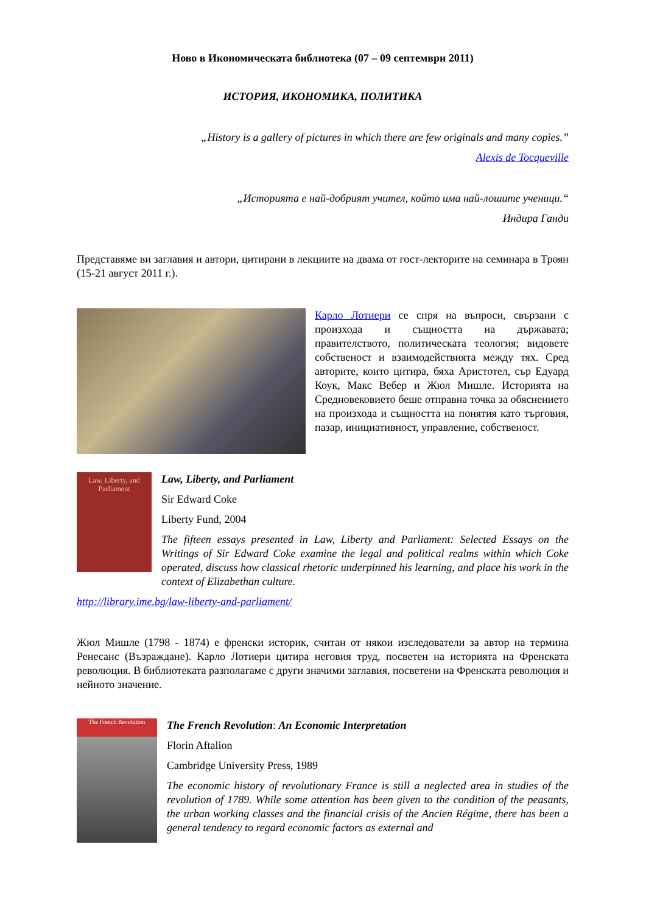Ново в Икономическата библиотека (07 – 09 септември 2011)
ИСТОРИЯ, ИКОНОМИКА, ПОЛИТИКА
„History is a gallery of pictures in which there are few originals and many copies.”
Alexis de Tocqueville
„Историята е най-добрият учител, който има най-лошите ученици.“
Индира Ганди
Представяме ви заглавия и автори, цитирани в лекциите на двама от гост-лекторите на семинара в Троян (15-21 август 2011 г.).
Карло Лотиери се спря на въпроси, свързани с произхода и същността на държавата; правителството, политическата теология; видовете собственост и взаимодействията между тях. Сред авторите, които цитира, бяха Аристотел, сър Едуард Коук, Макс Вебер и Жюл Мишле. Историята на Средновековието беше отправна точка за обяснението на произхода и същността на понятия като търговия, пазар, инициативност, управление, собственост.
Law, Liberty, and Parliament
Law, Liberty, and Parliament
Sir Edward Coke
Liberty Fund, 2004
The fifteen essays presented in Law, Liberty and Parliament: Selected Essays on the Writings of Sir Edward Coke examine the legal and political realms within which Coke operated, discuss how classical rhetoric underpinned his learning, and place his work in the context of Elizabethan culture.
http://library.ime.bg/law-liberty-and-parliament/
Жюл Мишле (1798 - 1874) е френски историк, считан от някои изследователи за автор на термина Ренесанс (Възраждане). Карло Лотиери цитира неговия труд, посветен на историята на Френската революция. В библиотеката разполагаме с други значими заглавия, посветени на Френската революция и нейното значение.
The French Revolution
The French Revolution: An Economic Interpretation
Florin Aftalion
Cambridge University Press, 1989
The economic history of revolutionary France is still a neglected area in studies of the revolution of 1789. While some attention has been given to the condition of the peasants, the urban working classes and the financial crisis of the Ancien Régime, there has been a general tendency to regard economic factors as external and